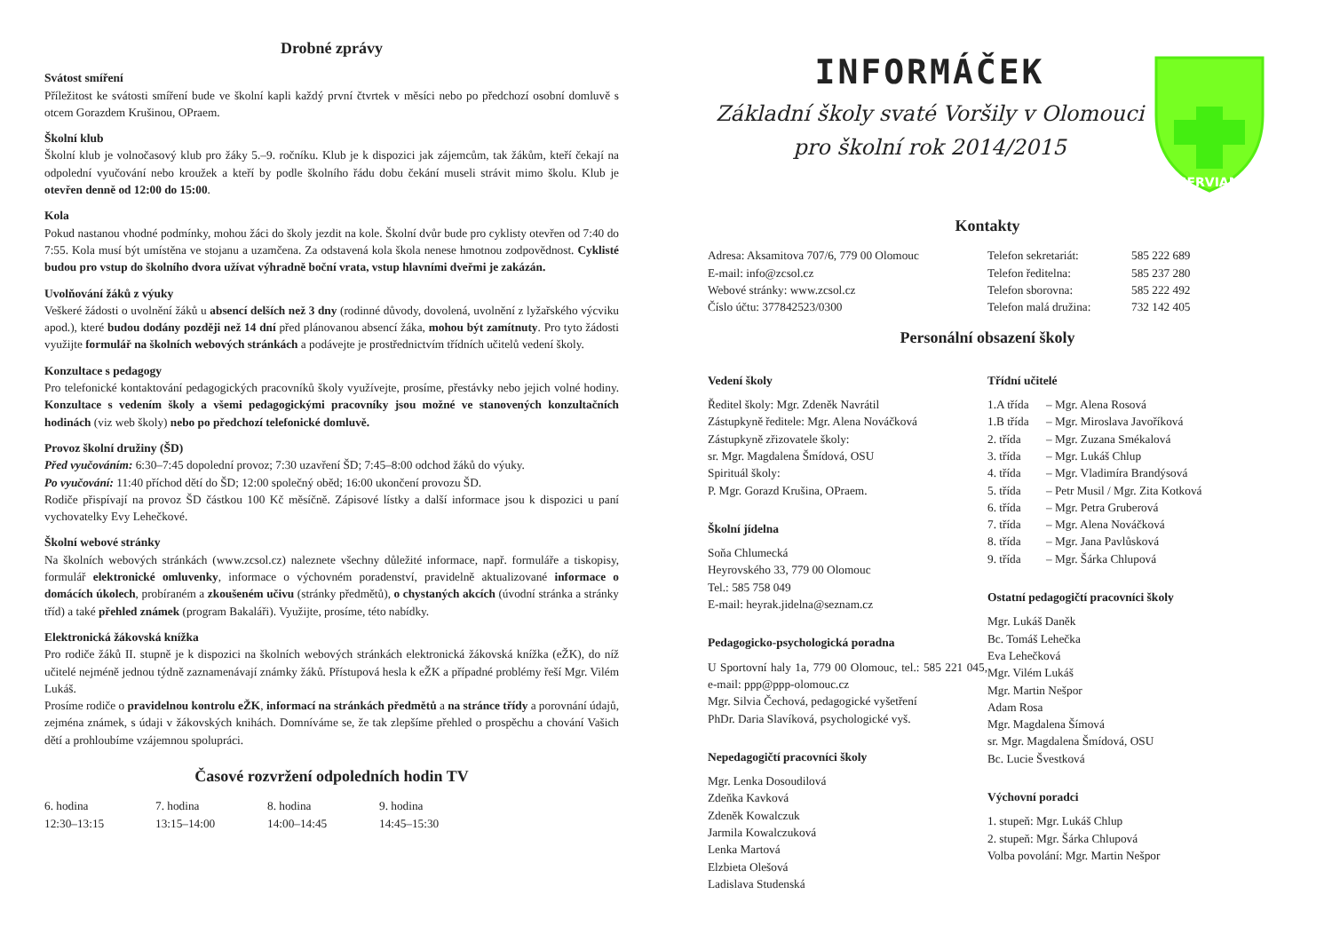Drobné zprávy
Svátost smíření
Příležitost ke svátosti smíření bude ve školní kapli každý první čtvrtek v měsíci nebo po předchozí osobní domluvě s otcem Gorazdem Krušinou, OPraem.
Školní klub
Školní klub je volnočasový klub pro žáky 5.–9. ročníku. Klub je k dispozici jak zájemcům, tak žákům, kteří čekají na odpolední vyučování nebo kroužek a kteří by podle školního řádu dobu čekání museli strávit mimo školu. Klub je otevřen denně od 12:00 do 15:00.
Kola
Pokud nastanou vhodné podmínky, mohou žáci do školy jezdit na kole. Školní dvůr bude pro cyklisty otevřen od 7:40 do 7:55. Kola musí být umístěna ve stojanu a uzamčena. Za odstavená kola škola nenese hmotnou zodpovědnost. Cyklisté budou pro vstup do školního dvora užívat výhradně boční vrata, vstup hlavními dveřmi je zakázán.
Uvolňování žáků z výuky
Veškeré žádosti o uvolnění žáků u absencí delších než 3 dny (rodinné důvody, dovolená, uvolnění z lyžařského výcviku apod.), které budou dodány později než 14 dní před plánovanou absencí žáka, mohou být zamítnuty. Pro tyto žádosti využijte formulář na školních webových stránkách a podávejte je prostřednictvím třídních učitelů vedení školy.
Konzultace s pedagogy
Pro telefonické kontaktování pedagogických pracovníků školy využívejte, prosíme, přestávky nebo jejich volné hodiny. Konzultace s vedením školy a všemi pedagogickými pracovníky jsou možné ve stanovených konzultačních hodinách (viz web školy) nebo po předchozí telefonické domluvě.
Provoz školní družiny (ŠD)
Před vyučováním: 6:30–7:45 dopolední provoz; 7:30 uzavření ŠD; 7:45–8:00 odchod žáků do výuky.
Po vyučování: 11:40 příchod dětí do ŠD; 12:00 společný oběd; 16:00 ukončení provozu ŠD.
Rodiče přispívají na provoz ŠD částkou 100 Kč měsíčně. Zápisové lístky a další informace jsou k dispozici u paní vychovatelky Evy Lehečkové.
Školní webové stránky
Na školních webových stránkách (www.zcsol.cz) naleznete všechny důležité informace, např. formuláře a tiskopisy, formulář elektronické omluvenky, informace o výchovném poradenství, pravidelně aktualizované informace o domácích úkolech, probíraném a zkoušeném učivu (stránky předmětů), o chystaných akcích (úvodní stránka a stránky tříd) a také přehled známek (program Bakaláři). Využijte, prosíme, této nabídky.
Elektronická žákovská knížka
Pro rodiče žáků II. stupně je k dispozici na školních webových stránkách elektronická žákovská knížka (eŽK), do níž učitelé nejméně jednou týdně zaznamenávají známky žáků. Přístupová hesla k eŽK a případné problémy řeší Mgr. Vilém Lukáš.
Prosíme rodiče o pravidelnou kontrolu eŽK, informací na stránkách předmětů a na stránce třídy a porovnání údajů, zejména známek, s údaji v žákovských knihách. Domníváme se, že tak zlepšíme přehled o prospěchu a chování Vašich dětí a prohloubíme vzájemnou spolupráci.
Časové rozvržení odpoledních hodin TV
| 6. hodina 12:30–13:15 | 7. hodina 13:15–14:00 | 8. hodina 14:00–14:45 | 9. hodina 14:45–15:30 |
INFORMÁČEK
Základní školy svaté Voršily v Olomouci
pro školní rok 2014/2015
SERVIAM
Kontakty
Adresa: Aksamitova 707/6, 779 00 Olomouc
E-mail: info@zcsol.cz
Webové stránky: www.zcsol.cz
Číslo účtu: 377842523/0300
| Telefon sekretariát: | 585 222 689 |
| Telefon ředitelna: | 585 237 280 |
| Telefon sborovna: | 585 222 492 |
| Telefon malá družina: | 732 142 405 |
Personální obsazení školy
Vedení školy
Ředitel školy: Mgr. Zdeněk Navrátil
Zástupkyně ředitele: Mgr. Alena Nováčková
Zástupkyně zřizovatele školy:
sr. Mgr. Magdalena Šmídová, OSU
Spirituál školy:
P. Mgr. Gorazd Krušina, OPraem.
Školní jídelna
Soňa Chlumecká
Heyrovského 33, 779 00 Olomouc
Tel.: 585 758 049
E-mail: heyrak.jidelna@seznam.cz
Pedagogicko-psychologická poradna
U Sportovní haly 1a, 779 00 Olomouc, tel.: 585 221 045, e-mail: ppp@ppp-olomouc.cz
Mgr. Silvia Čechová, pedagogické vyšetření
PhDr. Daria Slavíková, psychologické vyš.
Nepedagogičtí pracovníci školy
Mgr. Lenka Dosoudilová
Zdeňka Kavková
Zdeněk Kowalczuk
Jarmila Kowalczuková
Lenka Martová
Elzbieta Olešová
Ladislava Studenská
Třídní učitelé
| 1.A třída | – Mgr. Alena Rosová |
| 1.B třída | – Mgr. Miroslava Javoříková |
| 2. třída | – Mgr. Zuzana Smékalová |
| 3. třída | – Mgr. Lukáš Chlup |
| 4. třída | – Mgr. Vladimíra Brandýsová |
| 5. třída | – Petr Musil / Mgr. Zita Kotková |
| 6. třída | – Mgr. Petra Gruberová |
| 7. třída | – Mgr. Alena Nováčková |
| 8. třída | – Mgr. Jana Pavlůsková |
| 9. třída | – Mgr. Šárka Chlupová |
Ostatní pedagogičtí pracovníci školy
Mgr. Lukáš Daněk
Bc. Tomáš Lehečka
Eva Lehečková
Mgr. Vilém Lukáš
Mgr. Martin Nešpor
Adam Rosa
Mgr. Magdalena Šímová
sr. Mgr. Magdalena Šmídová, OSU
Bc. Lucie Švestková
Výchovní poradci
1. stupeň: Mgr. Lukáš Chlup
2. stupeň: Mgr. Šárka Chlupová
Volba povolání: Mgr. Martin Nešpor